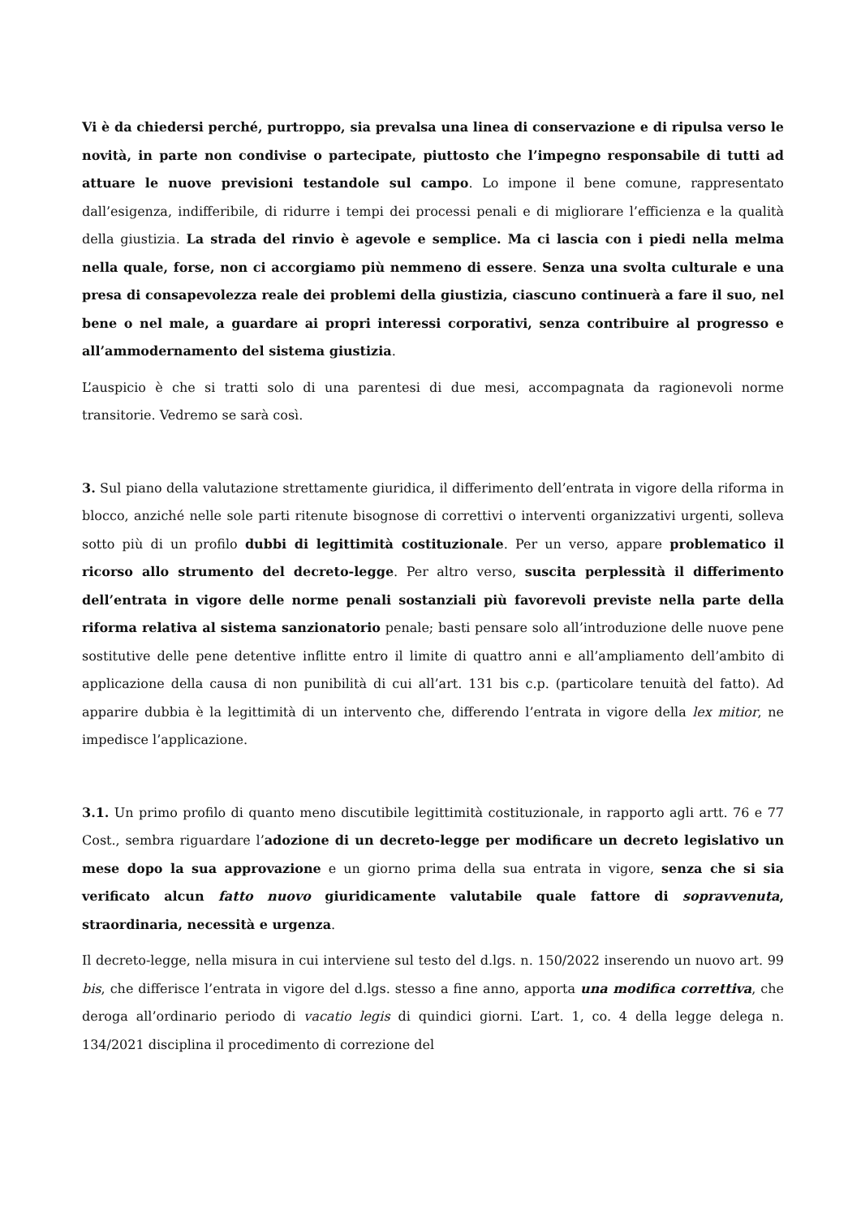Vi è da chiedersi perché, purtroppo, sia prevalsa una linea di conservazione e di ripulsa verso le novità, in parte non condivise o partecipate, piuttosto che l’impegno responsabile di tutti ad attuare le nuove previsioni testandole sul campo. Lo impone il bene comune, rappresentato dall’esigenza, indifferibile, di ridurre i tempi dei processi penali e di migliorare l’efficienza e la qualità della giustizia. La strada del rinvio è agevole e semplice. Ma ci lascia con i piedi nella melma nella quale, forse, non ci accorgiamo più nemmeno di essere. Senza una svolta culturale e una presa di consapevolezza reale dei problemi della giustizia, ciascuno continuerà a fare il suo, nel bene o nel male, a guardare ai propri interessi corporativi, senza contribuire al progresso e all’ammodernamento del sistema giustizia.
L’auspicio è che si tratti solo di una parentesi di due mesi, accompagnata da ragionevoli norme transitorie. Vedremo se sarà così.
3. Sul piano della valutazione strettamente giuridica, il differimento dell’entrata in vigore della riforma in blocco, anziché nelle sole parti ritenute bisognose di correttivi o interventi organizzativi urgenti, solleva sotto più di un profilo dubbi di legittimità costituzionale. Per un verso, appare problematico il ricorso allo strumento del decreto-legge. Per altro verso, suscita perplessità il differimento dell’entrata in vigore delle norme penali sostanziali più favorevoli previste nella parte della riforma relativa al sistema sanzionatorio penale; basti pensare solo all’introduzione delle nuove pene sostitutive delle pene detentive inflitte entro il limite di quattro anni e all’ampliamento dell’ambito di applicazione della causa di non punibilità di cui all’art. 131 bis c.p. (particolare tenuità del fatto). Ad apparire dubbia è la legittimità di un intervento che, differendo l’entrata in vigore della lex mitior, ne impedisce l’applicazione.
3.1. Un primo profilo di quanto meno discutibile legittimità costituzionale, in rapporto agli artt. 76 e 77 Cost., sembra riguardare l’adozione di un decreto-legge per modificare un decreto legislativo un mese dopo la sua approvazione e un giorno prima della sua entrata in vigore, senza che si sia verificato alcun fatto nuovo giuridicamente valutabile quale fattore di sopravvenuta, straordinaria, necessità e urgenza.
Il decreto-legge, nella misura in cui interviene sul testo del d.lgs. n. 150/2022 inserendo un nuovo art. 99 bis, che differisce l’entrata in vigore del d.lgs. stesso a fine anno, apporta una modifica correttiva, che deroga all’ordinario periodo di vacatio legis di quindici giorni. L’art. 1, co. 4 della legge delega n. 134/2021 disciplina il procedimento di correzione del